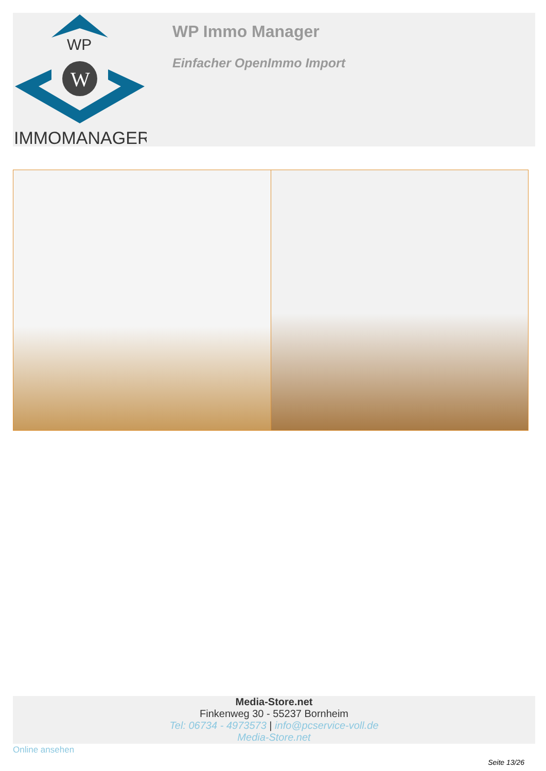WP
W
IMMOMANAGER
WP Immo Manager
Einfacher OpenImmo Import
Media-Store.net
Finkenweg 30 - 55237 Bornheim
Tel: 06734 - 4973573 | info@pcservice-voll.de
Media-Store.net
Online ansehen
Seite 13/26